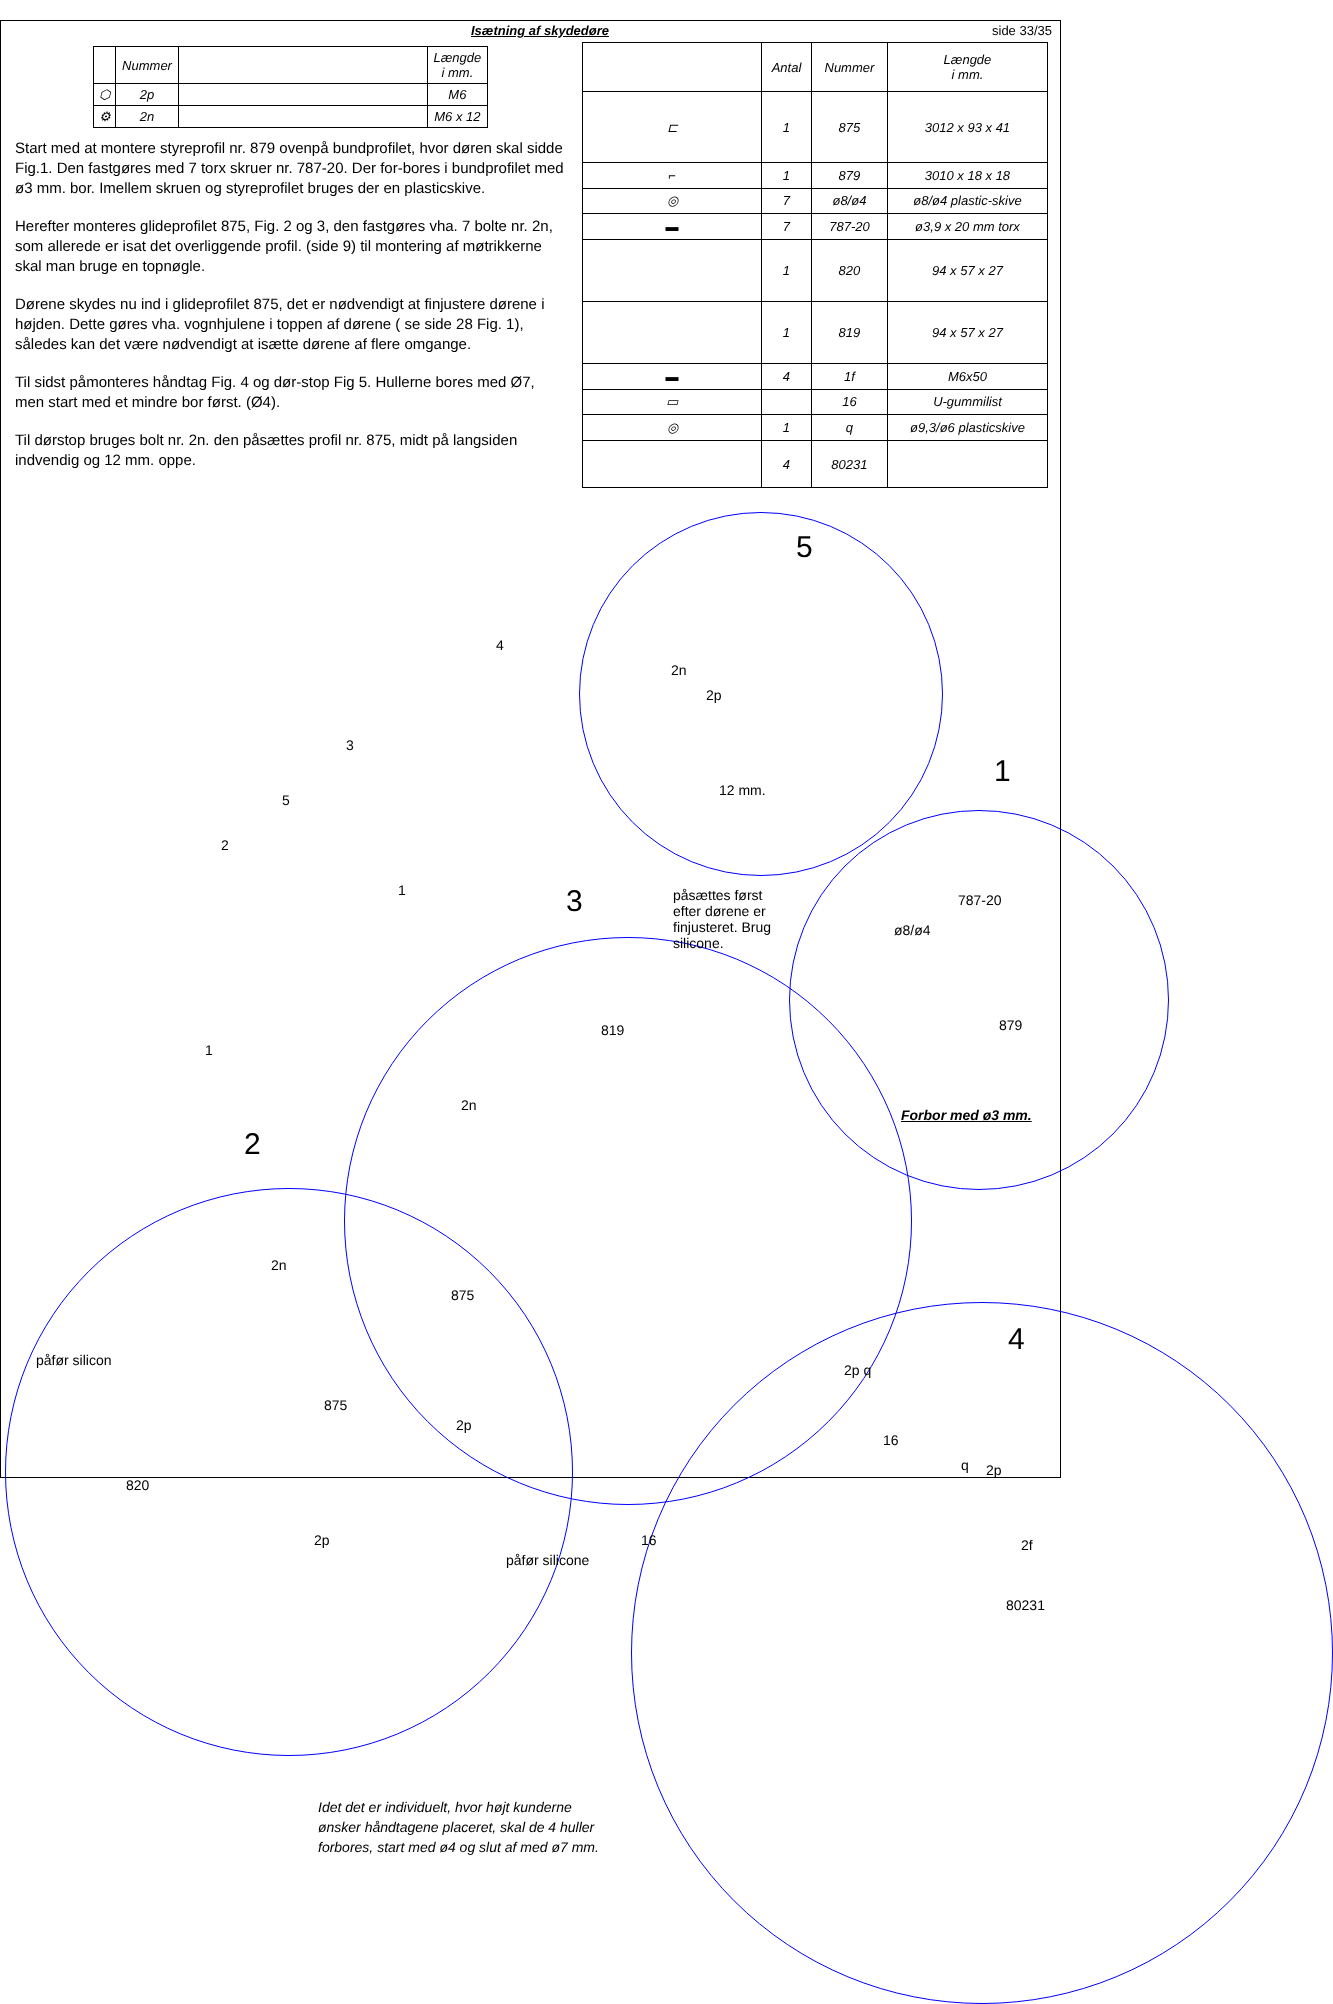Isætning af skydedøre side 33/35
| | Nummer | | Længde i mm. |
| --- | --- | --- | --- |
| ⬡ | 2p | | M6 |
| ⚙ | 2n | | M6 x 12 |
Start med at montere styreprofil nr. 879 ovenpå bundprofilet, hvor døren skal sidde Fig.1. Den fastgøres med 7 torx skruer nr. 787-20. Der for-bores i bundprofilet med ø3 mm. bor. Imellem skruen og styreprofilet bruges der en plasticskive.
Herefter monteres glideprofilet 875, Fig. 2 og 3, den fastgøres vha. 7 bolte nr. 2n, som allerede er isat det overliggende profil. (side 9) til montering af møtrikkerne skal man bruge en topnøgle.
Dørene skydes nu ind i glideprofilet 875, det er nødvendigt at finjustere dørene i højden. Dette gøres vha. vognhjulene i toppen af dørene ( se side 28 Fig. 1), således kan det være nødvendigt at isætte dørene af flere omgange.
Til sidst påmonteres håndtag Fig. 4 og dør-stop Fig 5. Hullerne bores med Ø7, men start med et mindre bor først. (Ø4).
Til dørstop bruges bolt nr. 2n. den påsættes profil nr. 875, midt på langsiden indvendig og 12 mm. oppe.
| | Antal | Nummer | Længde i mm. |
| --- | --- | --- | --- |
| ⊏ | 1 | 875 | 3012 x 93 x 41 |
| ⌐ | 1 | 879 | 3010 x 18 x 18 |
| ◎ | 7 | ø8/ø4 | ø8/ø4 plastic-skive |
| ▬ | 7 | 787-20 | ø3,9 x 20 mm torx |
| | 1 | 820 | 94 x 57 x 27 |
| | 1 | 819 | 94 x 57 x 27 |
| ▬ | 4 | 1f | M6x50 |
| ▭ | | 16 | U-gummilist |
| ◎ | 1 | q | ø9,3/ø6 plasticskive |
| | 4 | 80231 | |
5
1
3
2
4
2n
2p
12 mm.
4
3
5
2
1
1
påsættes først
efter dørene er
finjusteret. Brug
silicone.
787-20
ø8/ø4
879
Forbor med ø3 mm.
819
2n
875
2p
2n
påfør silicon
875
820
2p
påfør silicone
2p q
16
q 2p
2f
80231
16
Idet det er individuelt, hvor højt kunderne
ønsker håndtagene placeret, skal de 4 huller
forbores, start med ø4 og slut af med ø7 mm.